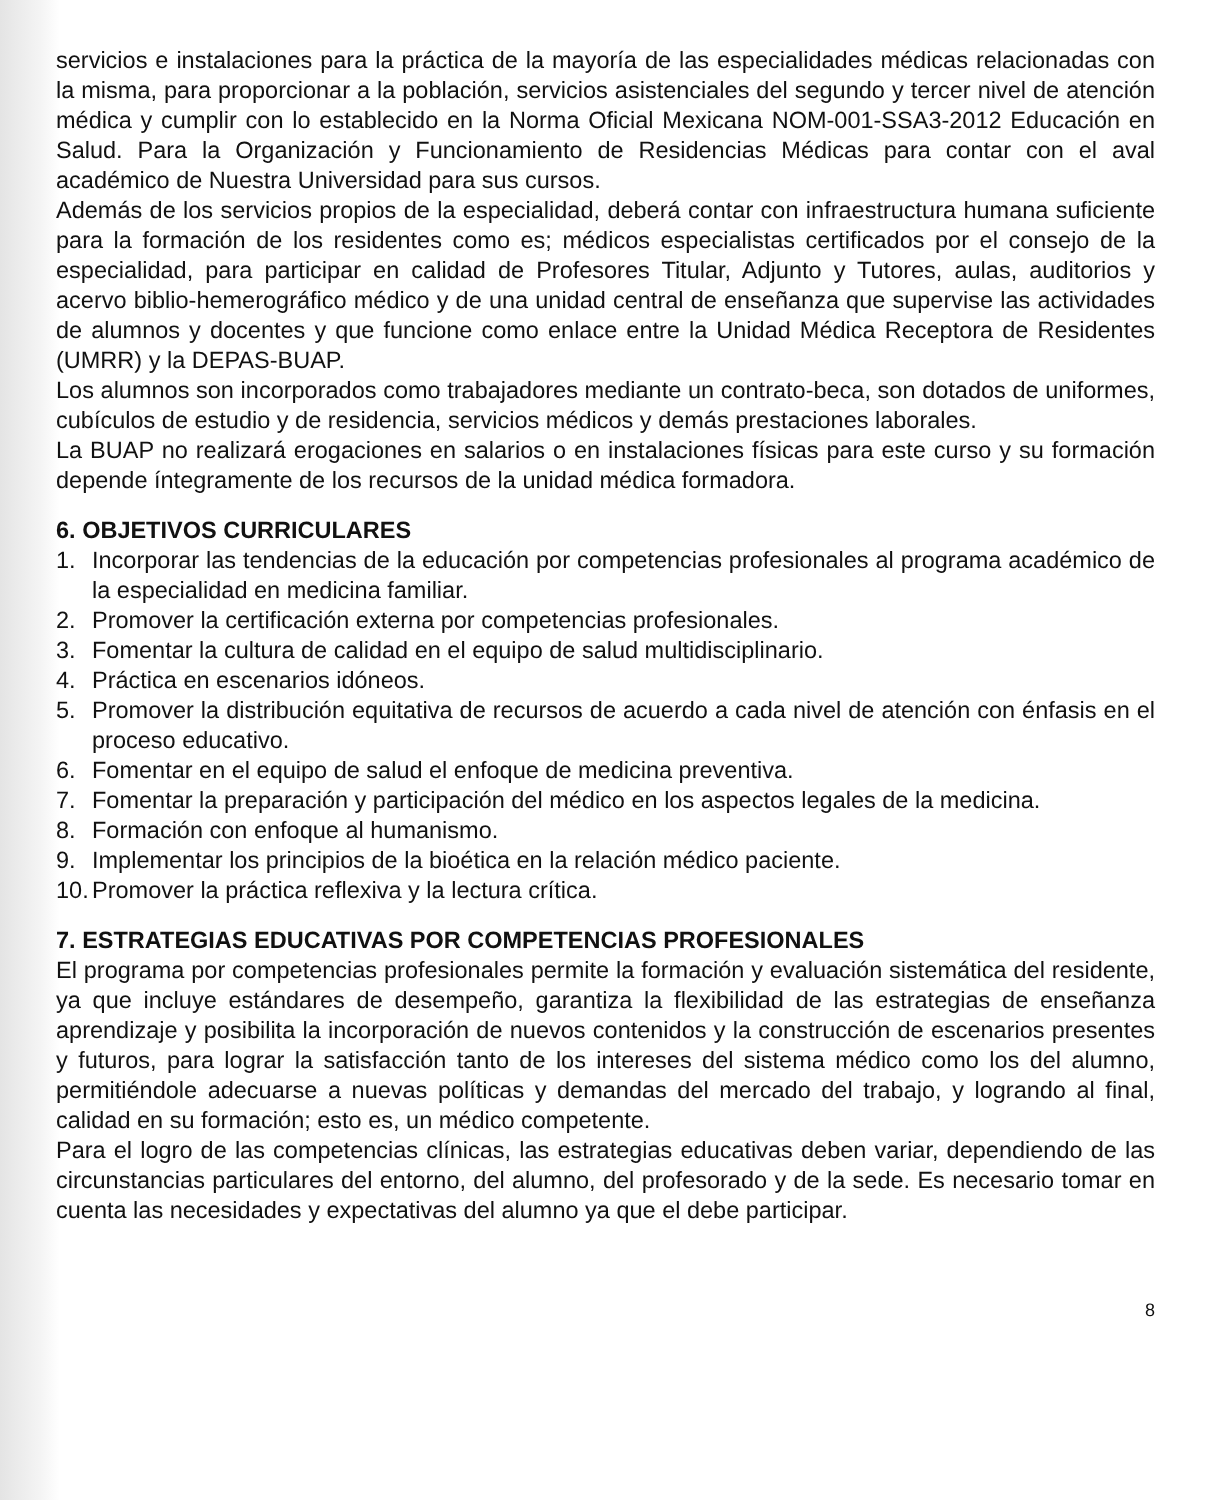servicios e instalaciones para la práctica de la mayoría de las especialidades médicas relacionadas con la misma, para proporcionar a la población, servicios asistenciales del segundo y tercer nivel de atención médica y cumplir con lo establecido en la Norma Oficial Mexicana NOM-001-SSA3-2012 Educación en Salud. Para la Organización y Funcionamiento de Residencias Médicas para contar con el aval académico de Nuestra Universidad para sus cursos.
Además de los servicios propios de la especialidad, deberá contar con infraestructura humana suficiente para la formación de los residentes como es; médicos especialistas certificados por el consejo de la especialidad, para participar en calidad de Profesores Titular, Adjunto y Tutores, aulas, auditorios y acervo biblio-hemerográfico médico y de una unidad central de enseñanza que supervise las actividades de alumnos y docentes y que funcione como enlace entre la Unidad Médica Receptora de Residentes (UMRR) y la DEPAS-BUAP.
Los alumnos son incorporados como trabajadores mediante un contrato-beca, son dotados de uniformes, cubículos de estudio y de residencia, servicios médicos y demás prestaciones laborales.
La BUAP no realizará erogaciones en salarios o en instalaciones físicas para este curso y su formación depende íntegramente de los recursos de la unidad médica formadora.
6. OBJETIVOS CURRICULARES
1. Incorporar las tendencias de la educación por competencias profesionales al programa académico de la especialidad en medicina familiar.
2. Promover la certificación externa por competencias profesionales.
3. Fomentar la cultura de calidad en el equipo de salud multidisciplinario.
4. Práctica en escenarios idóneos.
5. Promover la distribución equitativa de recursos de acuerdo a cada nivel de atención con énfasis en el proceso educativo.
6. Fomentar en el equipo de salud el enfoque de medicina preventiva.
7. Fomentar la preparación y participación del médico en los aspectos legales de la medicina.
8. Formación con enfoque al humanismo.
9. Implementar los principios de la bioética en la relación médico paciente.
10. Promover la práctica reflexiva y la lectura crítica.
7. ESTRATEGIAS EDUCATIVAS POR COMPETENCIAS PROFESIONALES
El programa por competencias profesionales permite la formación y evaluación sistemática del residente, ya que incluye estándares de desempeño, garantiza la flexibilidad de las estrategias de enseñanza aprendizaje y posibilita la incorporación de nuevos contenidos y la construcción de escenarios presentes y futuros, para lograr la satisfacción tanto de los intereses del sistema médico como los del alumno, permitiéndole adecuarse a nuevas políticas y demandas del mercado del trabajo, y logrando al final, calidad en su formación; esto es, un médico competente.
Para el logro de las competencias clínicas, las estrategias educativas deben variar, dependiendo de las circunstancias particulares del entorno, del alumno, del profesorado y de la sede. Es necesario tomar en cuenta las necesidades y expectativas del alumno ya que el debe participar.
8